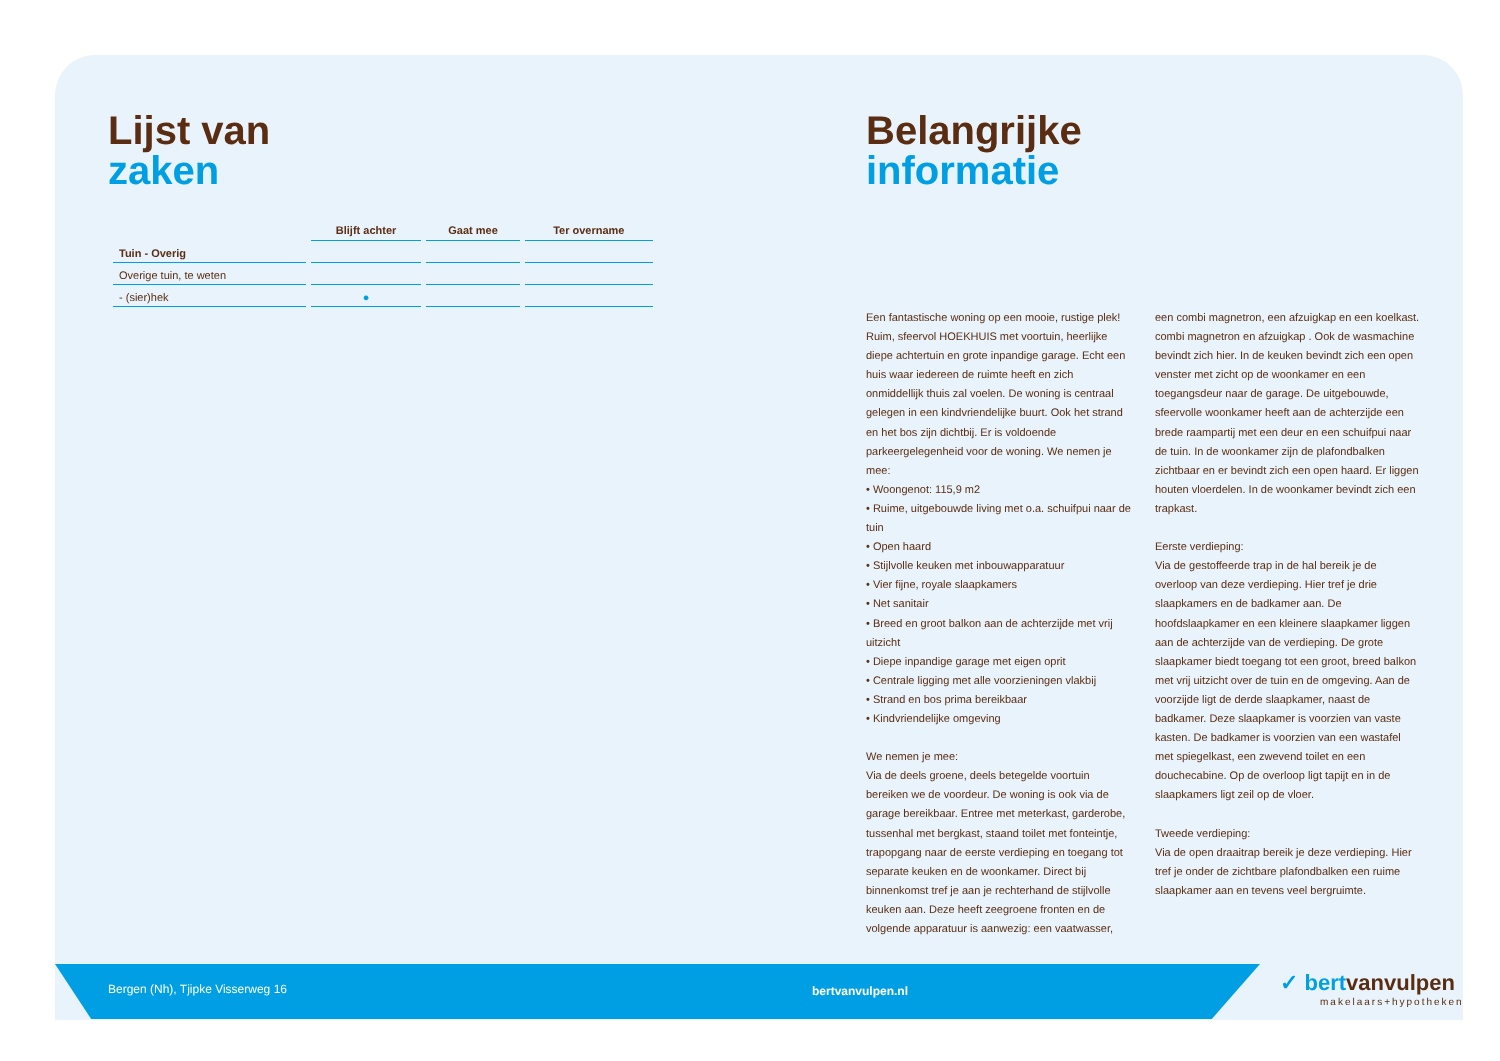Lijst van
zaken
| | Blijft achter | Gaat mee | Ter overname |
| --- | --- | --- | --- |
| Tuin - Overig | | | |
| Overige tuin, te weten | | | |
| - (sier)hek | ● | | |
Belangrijke
informatie
Een fantastische woning op een mooie, rustige plek! Ruim, sfeervol HOEKHUIS met voortuin, heerlijke diepe achtertuin en grote inpandige garage. Echt een huis waar iedereen de ruimte heeft en zich onmiddellijk thuis zal voelen. De woning is centraal gelegen in een kindvriendelijke buurt. Ook het strand en het bos zijn dichtbij. Er is voldoende parkeergelegenheid voor de woning. We nemen je mee:
• Woongenot: 115,9 m2
• Ruime, uitgebouwde living met o.a. schuifpui naar de tuin
• Open haard
• Stijlvolle keuken met inbouwapparatuur
• Vier fijne, royale slaapkamers
• Net sanitair
• Breed en groot balkon aan de achterzijde met vrij uitzicht
• Diepe inpandige garage met eigen oprit
• Centrale ligging met alle voorzieningen vlakbij
• Strand en bos prima bereikbaar
• Kindvriendelijke omgeving
We nemen je mee:
Via de deels groene, deels betegelde voortuin bereiken we de voordeur. De woning is ook via de garage bereikbaar. Entree met meterkast, garderobe, tussenhal met bergkast, staand toilet met fonteintje, trapopgang naar de eerste verdieping en toegang tot separate keuken en de woonkamer. Direct bij binnenkomst tref je aan je rechterhand de stijlvolle keuken aan. Deze heeft zeegroene fronten en de volgende apparatuur is aanwezig: een vaatwasser,
een combi magnetron, een afzuigkap en een koelkast. combi magnetron en afzuigkap . Ook de wasmachine bevindt zich hier. In de keuken bevindt zich een open venster met zicht op de woonkamer en een toegangsdeur naar de garage. De uitgebouwde, sfeervolle woonkamer heeft aan de achterzijde een brede raampartij met een deur en een schuifpui naar de tuin. In de woonkamer zijn de plafondbalken zichtbaar en er bevindt zich een open haard. Er liggen houten vloerdelen. In de woonkamer bevindt zich een trapkast.
Eerste verdieping:
Via de gestoffeerde trap in de hal bereik je de overloop van deze verdieping. Hier tref je drie slaapkamers en de badkamer aan. De hoofdslaapkamer en een kleinere slaapkamer liggen aan de achterzijde van de verdieping. De grote slaapkamer biedt toegang tot een groot, breed balkon met vrij uitzicht over de tuin en de omgeving. Aan de voorzijde ligt de derde slaapkamer, naast de badkamer. Deze slaapkamer is voorzien van vaste kasten. De badkamer is voorzien van een wastafel met spiegelkast, een zwevend toilet en een douchecabine. Op de overloop ligt tapijt en in de slaapkamers ligt zeil op de vloer.
Tweede verdieping:
Via de open draaitrap bereik je deze verdieping. Hier tref je onder de zichtbare plafondbalken een ruime slaapkamer aan en tevens veel bergruimte.
Bergen (Nh), Tjipke Visserweg 16
bertvanvulpen.nl
✓ bertvanvulpen
makelaars+hypotheken